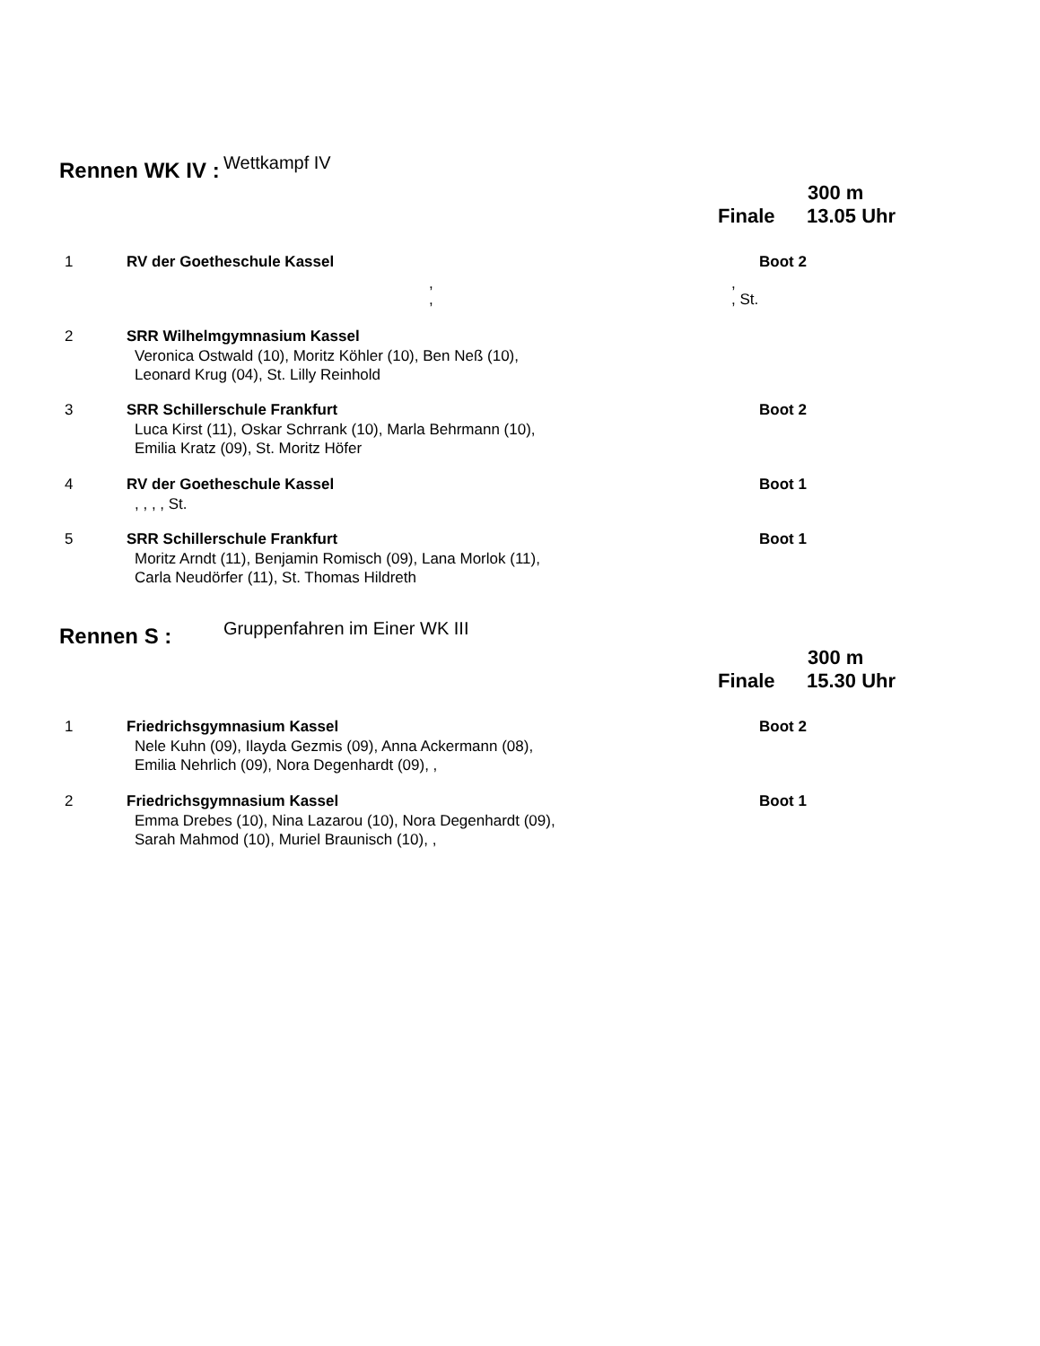Rennen WK IV : Wettkampf IV
300 m
Finale 13.05 Uhr
1 RV der Goetheschule Kassel Boot 2
,
,
,
, St.
2 SRR Wilhelmgymnasium Kassel
Veronica Ostwald (10), Moritz Köhler (10), Ben Neß (10),
Leonard Krug (04), St. Lilly Reinhold
3 SRR Schillerschule Frankfurt Boot 2
Luca Kirst (11), Oskar Schrrank (10), Marla Behrmann (10),
Emilia Kratz (09), St. Moritz Höfer
4 RV der Goetheschule Kassel Boot 1
, , , , St.
5 SRR Schillerschule Frankfurt Boot 1
Moritz Arndt (11), Benjamin Romisch (09), Lana Morlok (11),
Carla Neudörfer (11), St. Thomas Hildreth
Rennen S : Gruppenfahren im Einer WK III
300 m
Finale 15.30 Uhr
1 Friedrichsgymnasium Kassel Boot 2
Nele Kuhn (09), Ilayda Gezmis (09), Anna Ackermann (08),
Emilia Nehrlich (09), Nora Degenhardt (09), ,
2 Friedrichsgymnasium Kassel Boot 1
Emma Drebes (10), Nina Lazarou (10), Nora Degenhardt (09),
Sarah Mahmod (10), Muriel Braunisch (10), ,